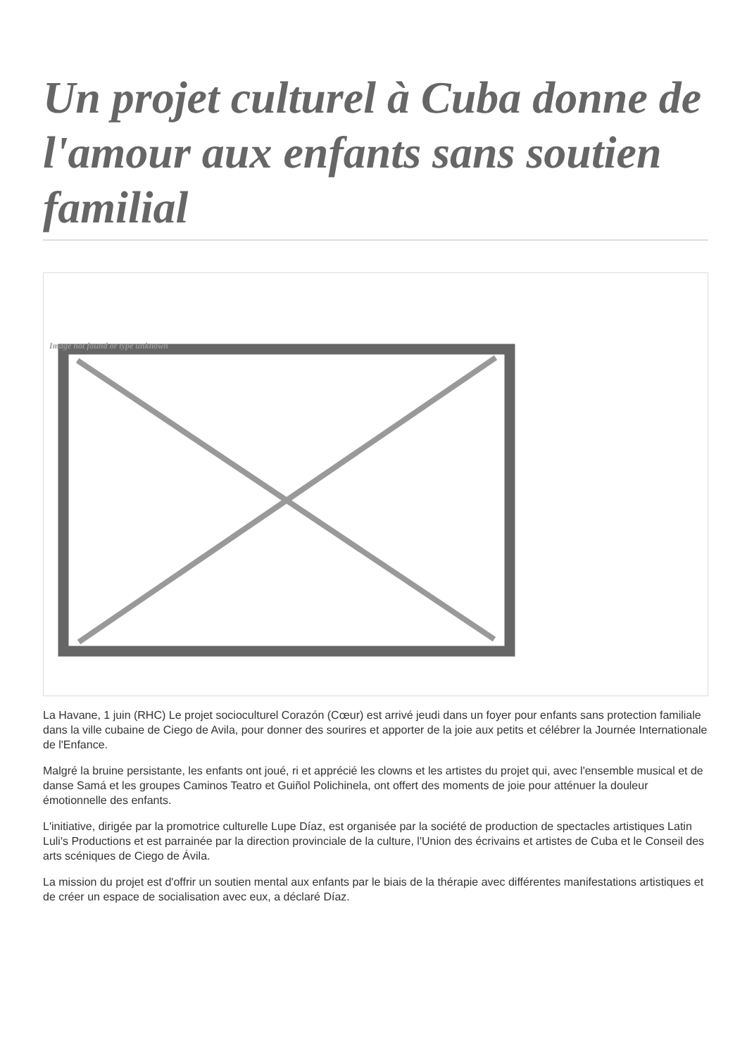Un projet culturel à Cuba donne de l'amour aux enfants sans soutien familial
Image not found or type unknown
La Havane, 1 juin (RHC) Le projet socioculturel Corazón (Cœur) est arrivé jeudi dans un foyer pour enfants sans protection familiale dans la ville cubaine de Ciego de Avila, pour donner des sourires et apporter de la joie aux petits et célébrer la Journée Internationale de l'Enfance.
Malgré la bruine persistante, les enfants ont joué, ri et apprécié les clowns et les artistes du projet qui, avec l'ensemble musical et de danse Samá et les groupes Caminos Teatro et Guiñol Polichinela, ont offert des moments de joie pour atténuer la douleur émotionnelle des enfants.
L'initiative, dirigée par la promotrice culturelle Lupe Díaz, est organisée par la société de production de spectacles artistiques Latin Luli's Productions et est parrainée par la direction provinciale de la culture, l'Union des écrivains et artistes de Cuba et le Conseil des arts scéniques de Ciego de Ávila.
La mission du projet est d'offrir un soutien mental aux enfants par le biais de la thérapie avec différentes manifestations artistiques et de créer un espace de socialisation avec eux, a déclaré Díaz.